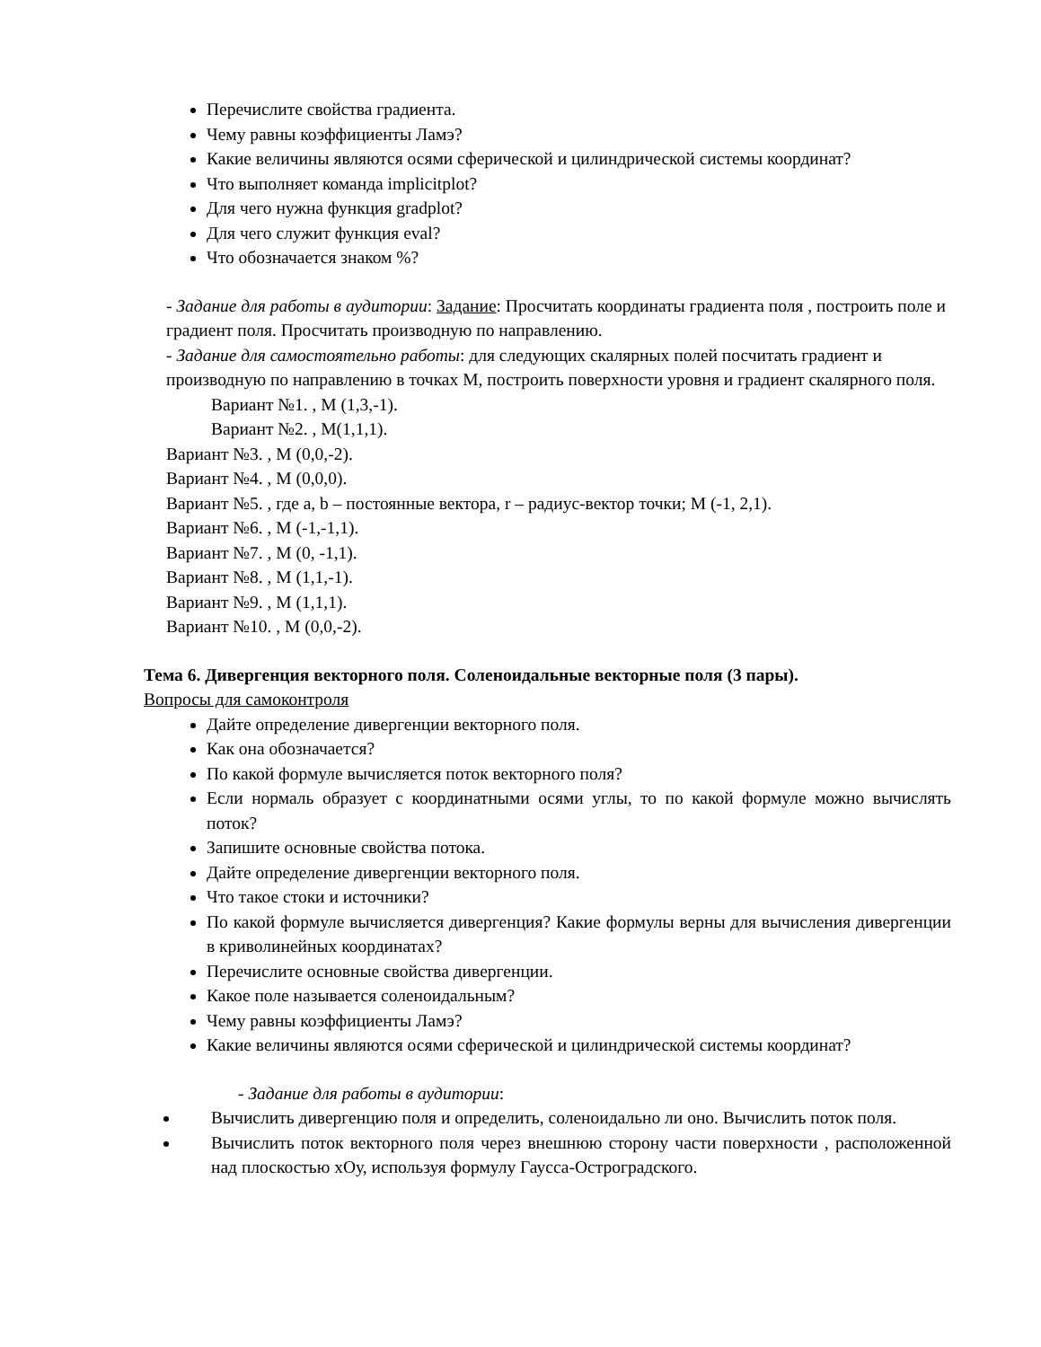Перечислите свойства градиента.
Чему равны коэффициенты Ламэ?
Какие величины являются осями сферической и цилиндрической системы координат?
Что выполняет команда implicitplot?
Для чего нужна функция gradplot?
Для чего служит функция eval?
Что обозначается знаком %?
- Задание для работы в аудитории: Задание: Просчитать координаты градиента поля , построить поле и градиент поля. Просчитать производную по направлению.
- Задание для самостоятельно работы: для следующих скалярных полей посчитать градиент и производную по направлению в точках М, построить поверхности уровня и градиент скалярного поля.
Вариант №1. , М (1,3,-1).
Вариант №2. , М(1,1,1).
Вариант №3. , М (0,0,-2).
Вариант №4. , М (0,0,0).
Вариант №5. , где a, b – постоянные вектора, r – радиус-вектор точки; М (-1, 2,1).
Вариант №6. , М (-1,-1,1).
Вариант №7. , М (0, -1,1).
Вариант №8. , М (1,1,-1).
Вариант №9. , М (1,1,1).
Вариант №10. , М (0,0,-2).
Тема 6. Дивергенция векторного поля. Соленоидальные векторные поля (3 пары).
Вопросы для самоконтроля
Дайте определение дивергенции векторного поля.
Как она обозначается?
По какой формуле вычисляется поток векторного поля?
Если нормаль образует с координатными осями углы, то по какой формуле можно вычислять поток?
Запишите основные свойства потока.
Дайте определение дивергенции векторного поля.
Что такое стоки и источники?
По какой формуле вычисляется дивергенция? Какие формулы верны для вычисления дивергенции в криволинейных координатах?
Перечислите основные свойства дивергенции.
Какое поле называется соленоидальным?
Чему равны коэффициенты Ламэ?
Какие величины являются осями сферической и цилиндрической системы координат?
- Задание для работы в аудитории:
Вычислить дивергенцию поля и определить, соленоидально ли оно. Вычислить поток поля.
Вычислить поток векторного поля через внешнюю сторону части поверхности , расположенной над плоскостью хОу, используя формулу Гаусса-Остроградского.